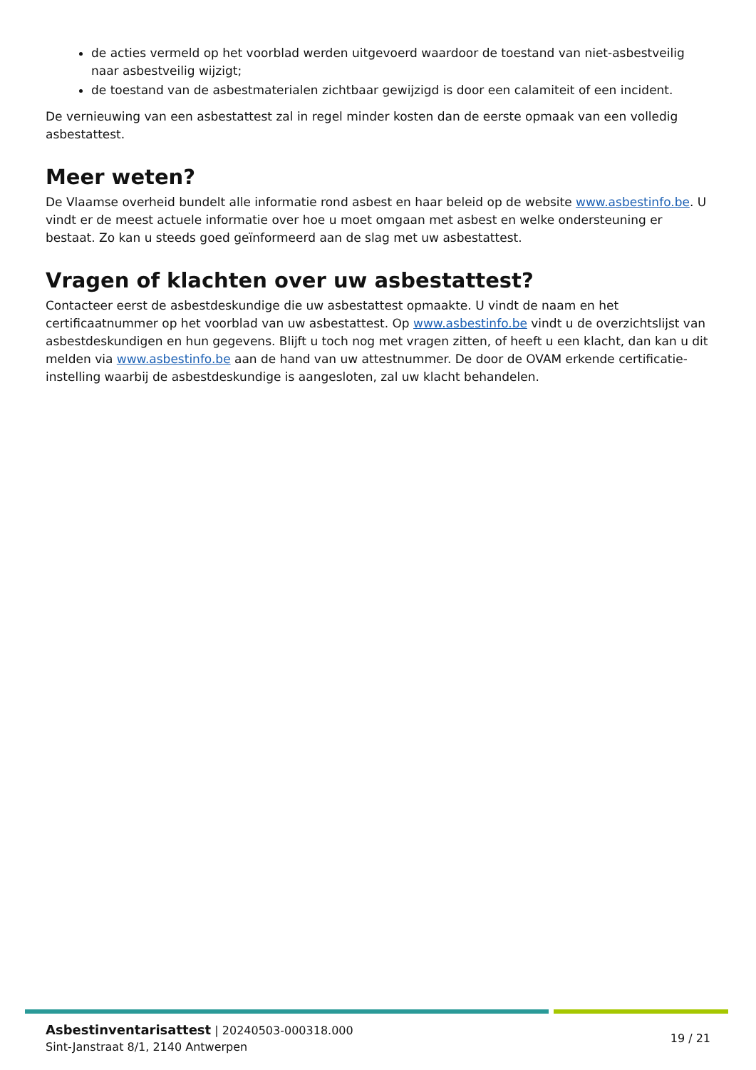de acties vermeld op het voorblad werden uitgevoerd waardoor de toestand van niet-asbestveilig naar asbestveilig wijzigt;
de toestand van de asbestmaterialen zichtbaar gewijzigd is door een calamiteit of een incident.
De vernieuwing van een asbestattest zal in regel minder kosten dan de eerste opmaak van een volledig asbestattest.
Meer weten?
De Vlaamse overheid bundelt alle informatie rond asbest en haar beleid op de website www.asbestinfo.be. U vindt er de meest actuele informatie over hoe u moet omgaan met asbest en welke ondersteuning er bestaat. Zo kan u steeds goed geïnformeerd aan de slag met uw asbestattest.
Vragen of klachten over uw asbestattest?
Contacteer eerst de asbestdeskundige die uw asbestattest opmaakte. U vindt de naam en het certificaatnummer op het voorblad van uw asbestattest. Op www.asbestinfo.be vindt u de overzichtslijst van asbestdeskundigen en hun gegevens. Blijft u toch nog met vragen zitten, of heeft u een klacht, dan kan u dit melden via www.asbestinfo.be aan de hand van uw attestnummer. De door de OVAM erkende certificatie-instelling waarbij de asbestdeskundige is aangesloten, zal uw klacht behandelen.
Asbestinventarisattest | 20240503-000318.000
Sint-Janstraat 8/1, 2140 Antwerpen
19 / 21